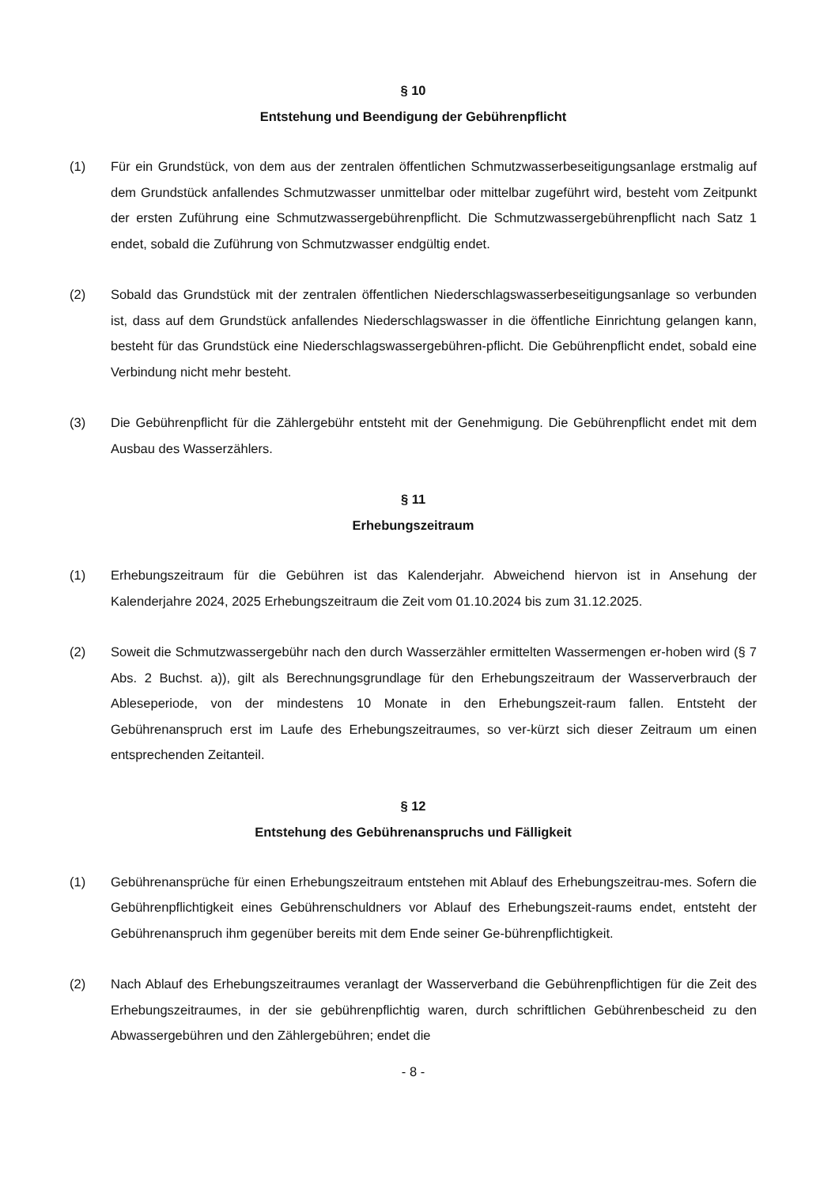§ 10
Entstehung und Beendigung der Gebührenpflicht
(1) Für ein Grundstück, von dem aus der zentralen öffentlichen Schmutzwasserbeseitigungsanlage erstmalig auf dem Grundstück anfallendes Schmutzwasser unmittelbar oder mittelbar zugeführt wird, besteht vom Zeitpunkt der ersten Zuführung eine Schmutzwassergebührenpflicht. Die Schmutzwassergebührenpflicht nach Satz 1 endet, sobald die Zuführung von Schmutzwasser endgültig endet.
(2) Sobald das Grundstück mit der zentralen öffentlichen Niederschlagswasserbeseitigungsanlage so verbunden ist, dass auf dem Grundstück anfallendes Niederschlagswasser in die öffentliche Einrichtung gelangen kann, besteht für das Grundstück eine Niederschlagswassergebühren-pflicht. Die Gebührenpflicht endet, sobald eine Verbindung nicht mehr besteht.
(3) Die Gebührenpflicht für die Zählergebühr entsteht mit der Genehmigung. Die Gebührenpflicht endet mit dem Ausbau des Wasserzählers.
§ 11
Erhebungszeitraum
(1) Erhebungszeitraum für die Gebühren ist das Kalenderjahr. Abweichend hiervon ist in Ansehung der Kalenderjahre 2024, 2025 Erhebungszeitraum die Zeit vom 01.10.2024 bis zum 31.12.2025.
(2) Soweit die Schmutzwassergebühr nach den durch Wasserzähler ermittelten Wassermengen er-hoben wird (§ 7 Abs. 2 Buchst. a)), gilt als Berechnungsgrundlage für den Erhebungszeitraum der Wasserverbrauch der Ableseperiode, von der mindestens 10 Monate in den Erhebungszeit-raum fallen. Entsteht der Gebührenanspruch erst im Laufe des Erhebungszeitraumes, so ver-kürzt sich dieser Zeitraum um einen entsprechenden Zeitanteil.
§ 12
Entstehung des Gebührenanspruchs und Fälligkeit
(1) Gebührenansprüche für einen Erhebungszeitraum entstehen mit Ablauf des Erhebungszeitrau-mes. Sofern die Gebührenpflichtigkeit eines Gebührenschuldners vor Ablauf des Erhebungszeit-raums endet, entsteht der Gebührenanspruch ihm gegenüber bereits mit dem Ende seiner Ge-bührenpflichtigkeit.
(2) Nach Ablauf des Erhebungszeitraumes veranlagt der Wasserverband die Gebührenpflichtigen für die Zeit des Erhebungszeitraumes, in der sie gebührenpflichtig waren, durch schriftlichen Gebührenbescheid zu den Abwassergebühren und den Zählergebühren; endet die
- 8 -